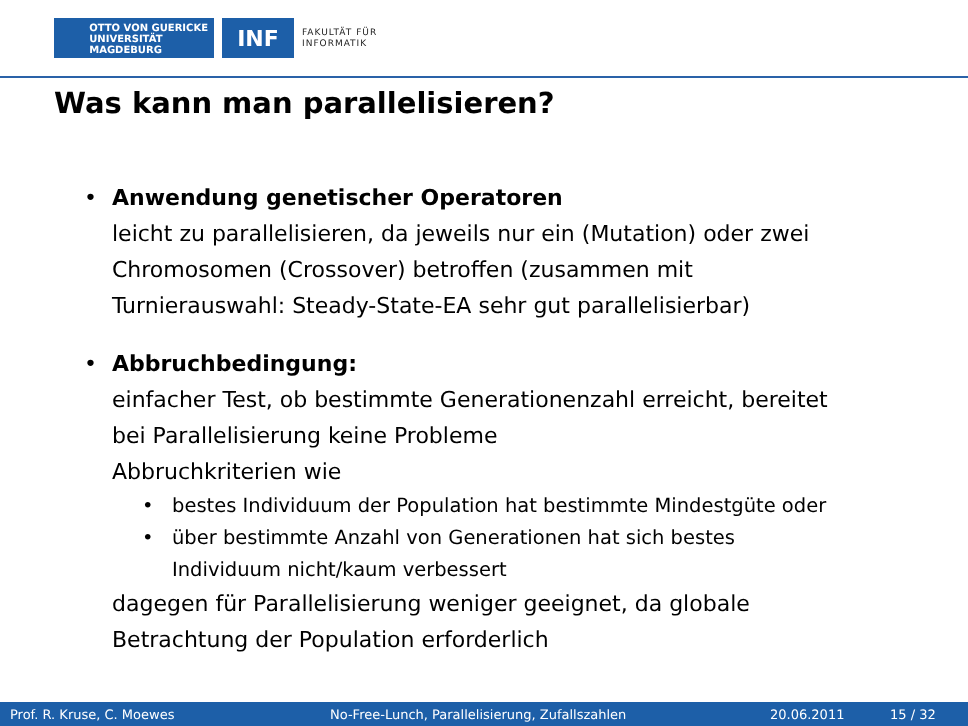OTTO VON GUERICKE
UNIVERSITÄT
MAGDEBURG
INF
FAKULTÄT FÜR
INFORMATIK
Was kann man parallelisieren?
• Anwendung genetischer Operatoren
leicht zu parallelisieren, da jeweils nur ein (Mutation) oder zwei
Chromosomen (Crossover) betroffen (zusammen mit
Turnierauswahl: Steady-State-EA sehr gut parallelisierbar)
• Abbruchbedingung:
einfacher Test, ob bestimmte Generationenzahl erreicht, bereitet
bei Parallelisierung keine Probleme
Abbruchkriterien wie
• bestes Individuum der Population hat bestimmte Mindestgüte oder
• über bestimmte Anzahl von Generationen hat sich bestes
Individuum nicht/kaum verbessert
dagegen für Parallelisierung weniger geeignet, da globale
Betrachtung der Population erforderlich
Prof. R. Kruse, C. Moewes No-Free-Lunch, Parallelisierung, Zufallszahlen 20.06.2011 15 / 32